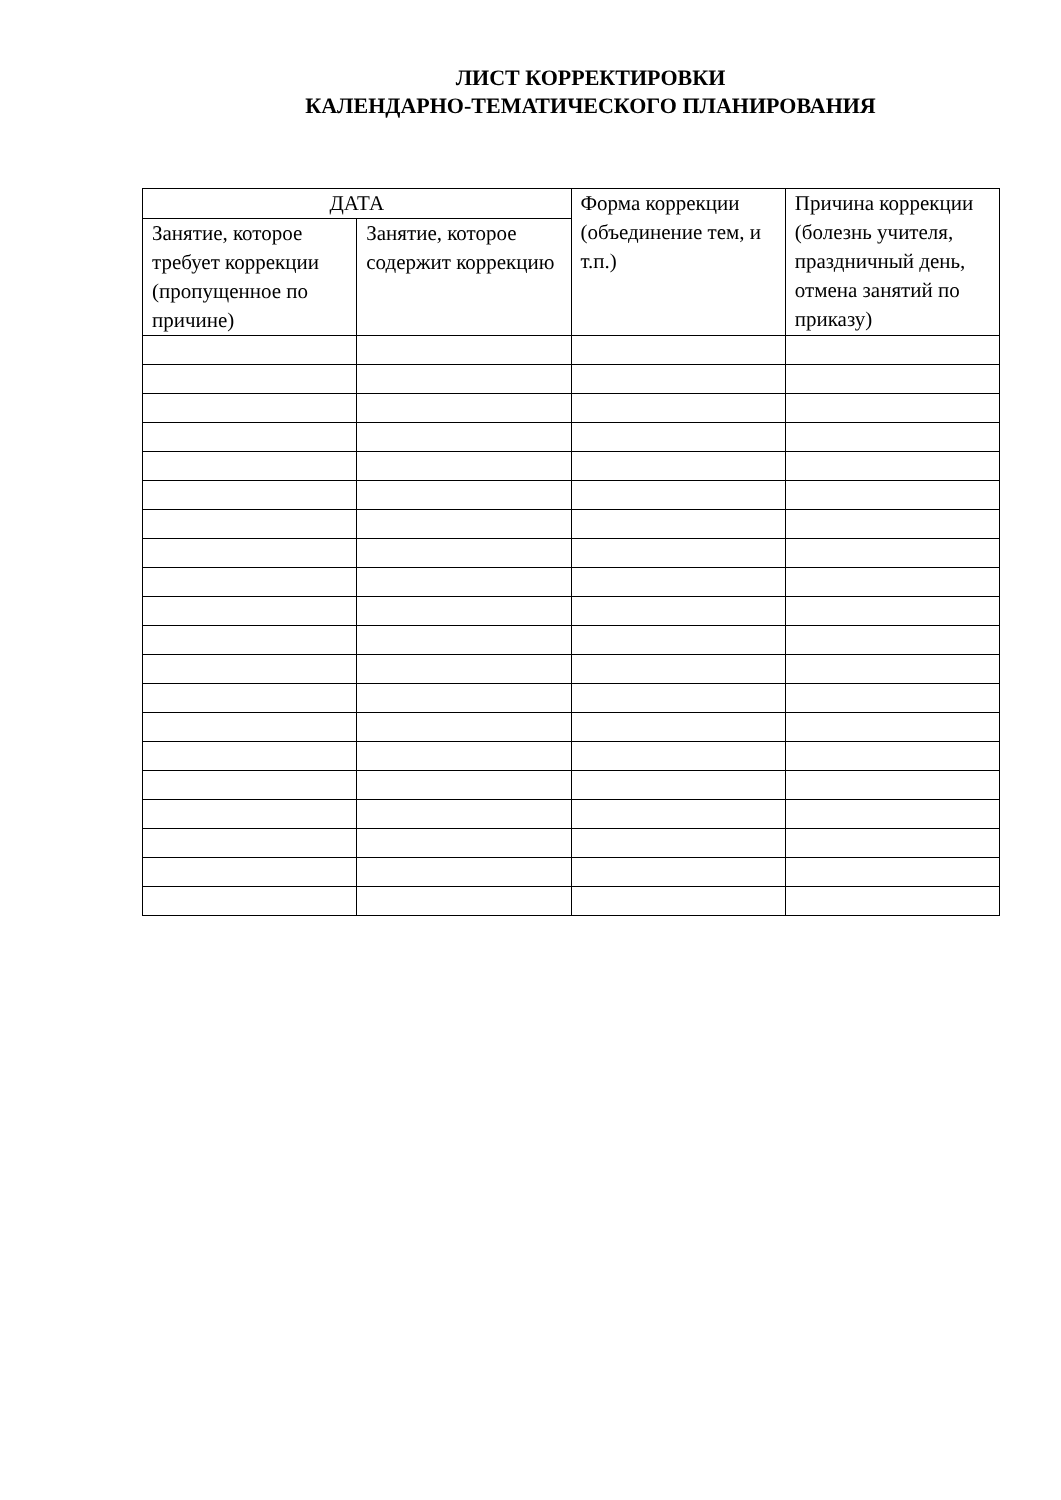ЛИСТ КОРРЕКТИРОВКИ
КАЛЕНДАРНО-ТЕМАТИЧЕСКОГО ПЛАНИРОВАНИЯ
| ДАТА | | Форма коррекции (объединение тем, и т.п.) | Причина коррекции (болезнь учителя, праздничный день, отмена занятий по приказу) |
| --- | --- | --- | --- |
| Занятие, которое требует коррекции (пропущенное по причине) | Занятие, которое содержит коррекцию | | |